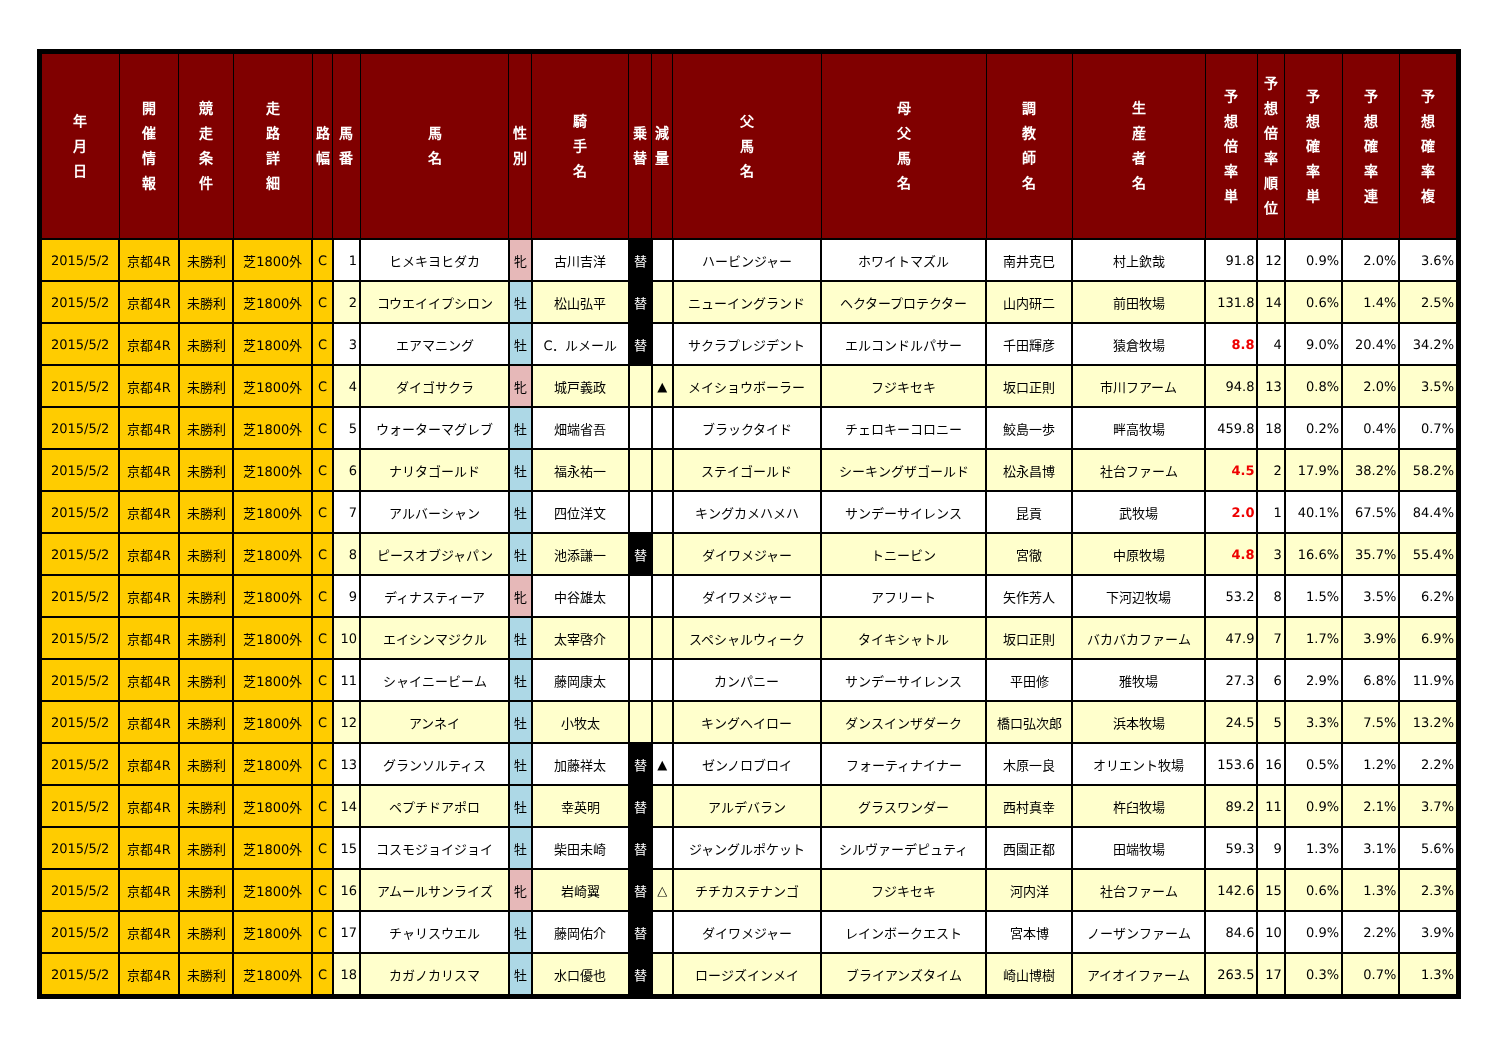| 年 月 日 | 開 催 情 報 | 競 走 条 件 | 走 路 詳 細 | 路 幅 | 馬 番 | 馬 名 | 性 別 | 騎 手 名 | 乗 替 | 減 量 | 父 馬 名 | 母 父 馬 名 | 調 教 師 名 | 生 産 者 名 | 予 想 倍 率 単 | 予 想 倍 率 順 位 | 予 想 確 率 単 | 予 想 確 率 連 | 予 想 確 率 複 |
| --- | --- | --- | --- | --- | --- | --- | --- | --- | --- | --- | --- | --- | --- | --- | --- | --- | --- | --- | --- |
| 2015/5/2 | 京都4R | 未勝利 | 芝1800外 | C | 1 | ヒメキヨヒダカ | 牝 | 古川吉洋 | 替 | | ハービンジャー | ホワイトマズル | 南井克巳 | 村上欽哉 | 91.8 | 12 | 0.9% | 2.0% | 3.6% |
| 2015/5/2 | 京都4R | 未勝利 | 芝1800外 | C | 2 | コウエイイプシロン | 牡 | 松山弘平 | 替 | | ニューイングランド | ヘクタープロテクター | 山内研二 | 前田牧場 | 131.8 | 14 | 0.6% | 1.4% | 2.5% |
| 2015/5/2 | 京都4R | 未勝利 | 芝1800外 | C | 3 | エアマニング | 牡 | C．ルメール | 替 | | サクラプレジデント | エルコンドルパサー | 千田輝彦 | 猿倉牧場 | 8.8 | 4 | 9.0% | 20.4% | 34.2% |
| 2015/5/2 | 京都4R | 未勝利 | 芝1800外 | C | 4 | ダイゴサクラ | 牝 | 城戸義政 | | ▲ | メイショウボーラー | フジキセキ | 坂口正則 | 市川フアーム | 94.8 | 13 | 0.8% | 2.0% | 3.5% |
| 2015/5/2 | 京都4R | 未勝利 | 芝1800外 | C | 5 | ウォーターマグレブ | 牡 | 畑端省吾 | | | ブラックタイド | チェロキーコロニー | 鮫島一歩 | 畔高牧場 | 459.8 | 18 | 0.2% | 0.4% | 0.7% |
| 2015/5/2 | 京都4R | 未勝利 | 芝1800外 | C | 6 | ナリタゴールド | 牡 | 福永祐一 | | | ステイゴールド | シーキングザゴールド | 松永昌博 | 社台ファーム | 4.5 | 2 | 17.9% | 38.2% | 58.2% |
| 2015/5/2 | 京都4R | 未勝利 | 芝1800外 | C | 7 | アルバーシャン | 牡 | 四位洋文 | | | キングカメハメハ | サンデーサイレンス | 昆貢 | 武牧場 | 2.0 | 1 | 40.1% | 67.5% | 84.4% |
| 2015/5/2 | 京都4R | 未勝利 | 芝1800外 | C | 8 | ピースオブジャパン | 牡 | 池添謙一 | 替 | | ダイワメジャー | トニービン | 宮徹 | 中原牧場 | 4.8 | 3 | 16.6% | 35.7% | 55.4% |
| 2015/5/2 | 京都4R | 未勝利 | 芝1800外 | C | 9 | ディナスティーア | 牝 | 中谷雄太 | | | ダイワメジャー | アフリート | 矢作芳人 | 下河辺牧場 | 53.2 | 8 | 1.5% | 3.5% | 6.2% |
| 2015/5/2 | 京都4R | 未勝利 | 芝1800外 | C | 10 | エイシンマジクル | 牡 | 太宰啓介 | | | スペシャルウィーク | タイキシャトル | 坂口正則 | バカバカファーム | 47.9 | 7 | 1.7% | 3.9% | 6.9% |
| 2015/5/2 | 京都4R | 未勝利 | 芝1800外 | C | 11 | シャイニービーム | 牡 | 藤岡康太 | | | カンパニー | サンデーサイレンス | 平田修 | 雅牧場 | 27.3 | 6 | 2.9% | 6.8% | 11.9% |
| 2015/5/2 | 京都4R | 未勝利 | 芝1800外 | C | 12 | アンネイ | 牡 | 小牧太 | | | キングヘイロー | ダンスインザダーク | 橋口弘次郎 | 浜本牧場 | 24.5 | 5 | 3.3% | 7.5% | 13.2% |
| 2015/5/2 | 京都4R | 未勝利 | 芝1800外 | C | 13 | グランソルティス | 牡 | 加藤祥太 | 替 | ▲ | ゼンノロブロイ | フォーティナイナー | 木原一良 | オリエント牧場 | 153.6 | 16 | 0.5% | 1.2% | 2.2% |
| 2015/5/2 | 京都4R | 未勝利 | 芝1800外 | C | 14 | ペプチドアポロ | 牡 | 幸英明 | 替 | | アルデバラン | グラスワンダー | 西村真幸 | 杵臼牧場 | 89.2 | 11 | 0.9% | 2.1% | 3.7% |
| 2015/5/2 | 京都4R | 未勝利 | 芝1800外 | C | 15 | コスモジョイジョイ | 牡 | 柴田未崎 | 替 | | ジャングルポケット | シルヴァーデピュティ | 西園正都 | 田端牧場 | 59.3 | 9 | 1.3% | 3.1% | 5.6% |
| 2015/5/2 | 京都4R | 未勝利 | 芝1800外 | C | 16 | アムールサンライズ | 牝 | 岩崎翼 | 替 | △ | チチカステナンゴ | フジキセキ | 河内洋 | 社台ファーム | 142.6 | 15 | 0.6% | 1.3% | 2.3% |
| 2015/5/2 | 京都4R | 未勝利 | 芝1800外 | C | 17 | チャリスウエル | 牡 | 藤岡佑介 | 替 | | ダイワメジャー | レインボークエスト | 宮本博 | ノーザンファーム | 84.6 | 10 | 0.9% | 2.2% | 3.9% |
| 2015/5/2 | 京都4R | 未勝利 | 芝1800外 | C | 18 | カガノカリスマ | 牡 | 水口優也 | 替 | | ロージズインメイ | ブライアンズタイム | 崎山博樹 | アイオイファーム | 263.5 | 17 | 0.3% | 0.7% | 1.3% |